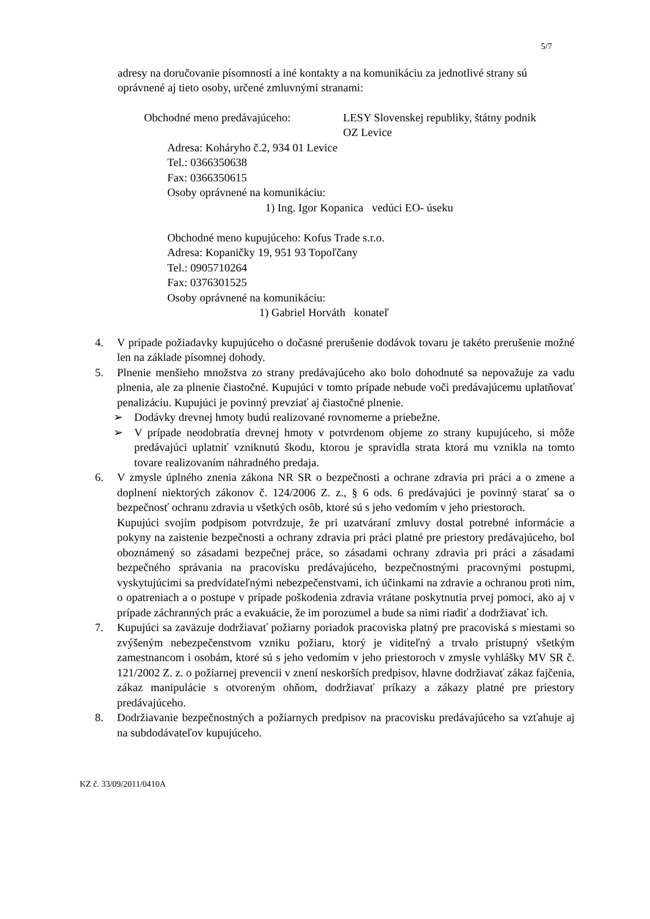5/7
adresy na doručovanie písomností a iné kontakty a na komunikáciu za jednotlivé strany sú oprávnené aj tieto osoby, určené zmluvnými stranami:
Obchodné meno predávajúceho: LESY Slovenskej republiky, štátny podnik
OZ Levice
Adresa: Koháryho č.2, 934 01 Levice
Tel.: 0366350638
Fax: 0366350615
Osoby oprávnené na komunikáciu:
1) Ing. Igor Kopanica vedúci EO- úseku
Obchodné meno kupujúceho: Kofus Trade s.r.o.
Adresa: Kopaničky 19, 951 93 Topoľčany
Tel.: 0905710264
Fax: 0376301525
Osoby oprávnené na komunikáciu:
1) Gabriel Horváth konateľ
4. V prípade požiadavky kupujúceho o dočasné prerušenie dodávok tovaru je takéto prerušenie možné len na základe písomnej dohody.
5. Plnenie menšieho množstva zo strany predávajúceho ako bolo dohodnuté sa nepovažuje za vadu plnenia, ale za plnenie čiastočné. Kupujúci v tomto prípade nebude voči predávajúcemu uplatňovať penalizáciu. Kupujúci je povinný prevziať aj čiastočné plnenie.
➢ Dodávky drevnej hmoty budú realizované rovnomerne a priebežne.
➢ V prípade neodobratia drevnej hmoty v potvrdenom objeme zo strany kupujúceho, si môže predávajúci uplatniť vzniknutú škodu, ktorou je spravidla strata ktorá mu vznikla na tomto tovare realizovaním náhradného predaja.
6. V zmysle úplného znenia zákona NR SR o bezpečnosti a ochrane zdravia pri práci a o zmene a doplnení niektorých zákonov č. 124/2006 Z. z., § 6 ods. 6 predávajúci je povinný starať sa o bezpečnosť ochranu zdravia u všetkých osôb, ktoré sú s jeho vedomím v jeho priestoroch.
Kupujúci svojím podpisom potvrdzuje, že pri uzatváraní zmluvy dostal potrebné informácie a pokyny na zaistenie bezpečnosti a ochrany zdravia pri práci platné pre priestory predávajúceho, bol oboznámený so zásadami bezpečnej práce, so zásadami ochrany zdravia pri práci a zásadami bezpečného správania na pracovisku predávajúceho, bezpečnostnými pracovnými postupmi, vyskytujúcimi sa predvídateľnými nebezpečenstvami, ich účinkami na zdravie a ochranou proti nim, o opatreniach a o postupe v prípade poškodenia zdravia vrátane poskytnutia prvej pomoci, ako aj v prípade záchranných prác a evakuácie, že im porozumel a bude sa nimi riadiť a dodržiavať ich.
7. Kupujúci sa zaväzuje dodržiavať požiarny poriadok pracoviska platný pre pracoviská s miestami so zvýšeným nebezpečenstvom vzniku požiaru, ktorý je viditeľný a trvalo prístupný všetkým zamestnancom i osobám, ktoré sú s jeho vedomím v jeho priestoroch v zmysle vyhlášky MV SR č. 121/2002 Z. z. o požiarnej prevencii v znení neskorších predpisov, hlavne dodržiavať zákaz fajčenia, zákaz manipulácie s otvoreným ohňom, dodržiavať príkazy a zákazy platné pre priestory predávajúceho.
8. Dodržiavanie bezpečnostných a požiarnych predpisov na pracovisku predávajúceho sa vzťahuje aj na subdodávateľov kupujúceho.
KZ č. 33/09/2011/0410A